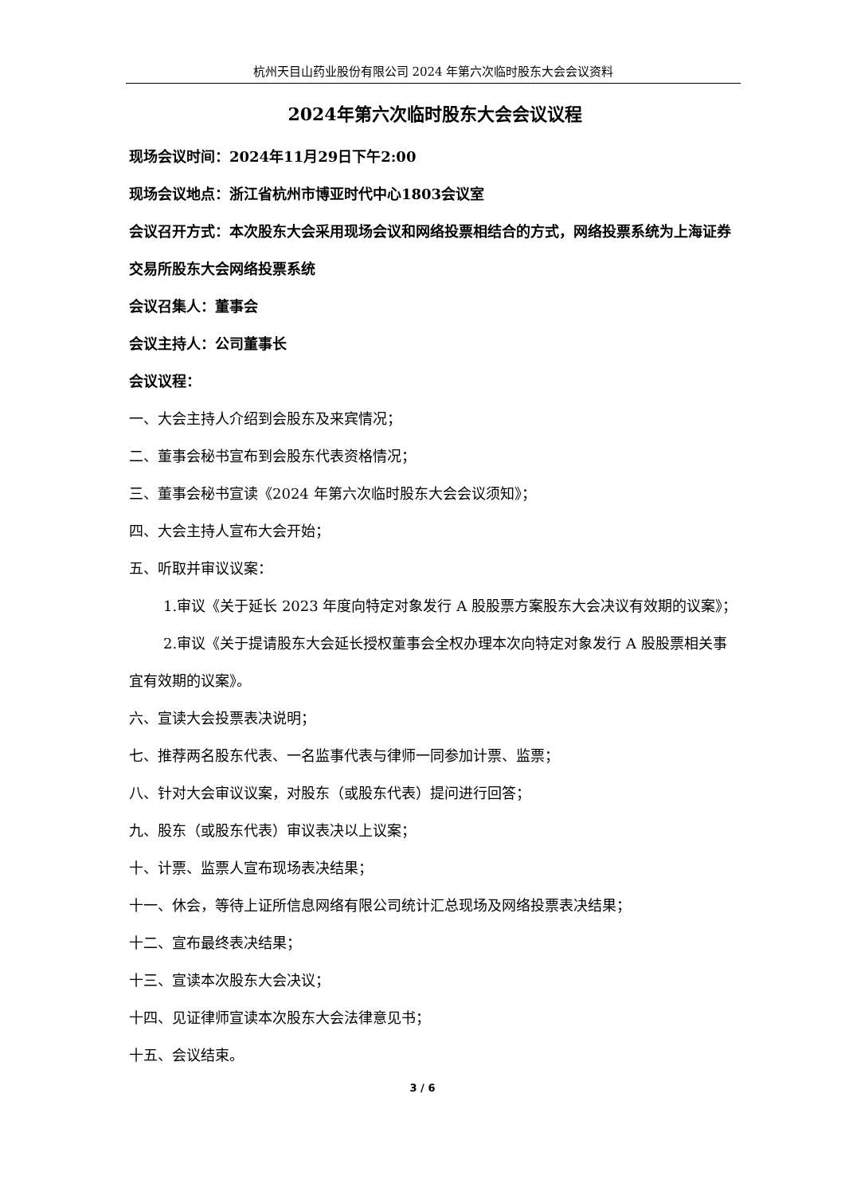杭州天目山药业股份有限公司 2024 年第六次临时股东大会会议资料
2024年第六次临时股东大会会议议程
现场会议时间：2024年11月29日下午2:00
现场会议地点：浙江省杭州市博亚时代中心1803会议室
会议召开方式：本次股东大会采用现场会议和网络投票相结合的方式，网络投票系统为上海证券交易所股东大会网络投票系统
会议召集人：董事会
会议主持人：公司董事长
会议议程：
一、大会主持人介绍到会股东及来宾情况；
二、董事会秘书宣布到会股东代表资格情况；
三、董事会秘书宣读《2024 年第六次临时股东大会会议须知》；
四、大会主持人宣布大会开始；
五、听取并审议议案：
1.审议《关于延长 2023 年度向特定对象发行 A 股股票方案股东大会决议有效期的议案》；
2.审议《关于提请股东大会延长授权董事会全权办理本次向特定对象发行 A 股股票相关事宜有效期的议案》。
六、宣读大会投票表决说明；
七、推荐两名股东代表、一名监事代表与律师一同参加计票、监票；
八、针对大会审议议案，对股东（或股东代表）提问进行回答；
九、股东（或股东代表）审议表决以上议案；
十、计票、监票人宣布现场表决结果；
十一、休会，等待上证所信息网络有限公司统计汇总现场及网络投票表决结果；
十二、宣布最终表决结果；
十三、宣读本次股东大会决议；
十四、见证律师宣读本次股东大会法律意见书；
十五、会议结束。
3 / 6